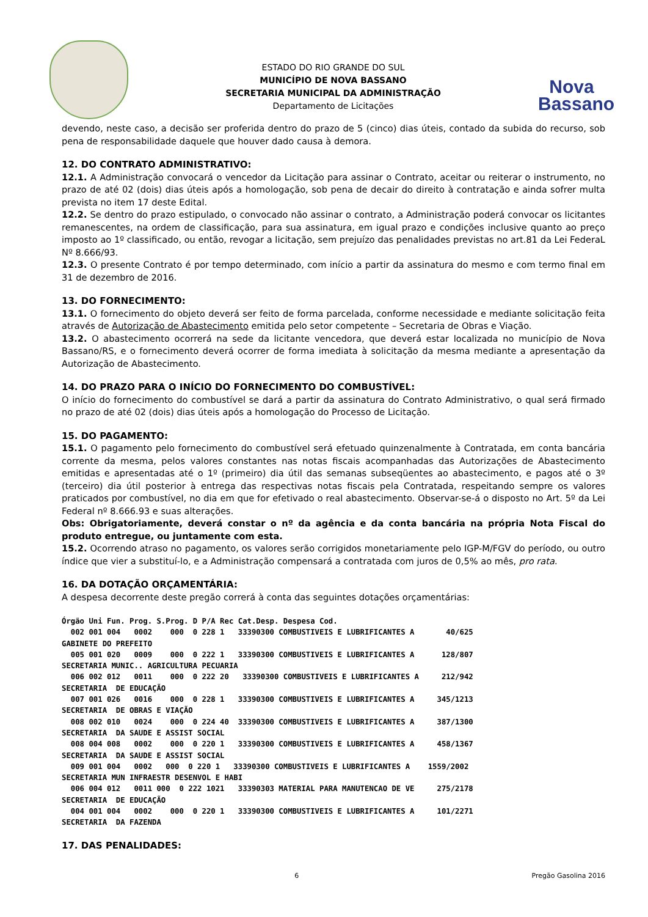ESTADO DO RIO GRANDE DO SUL
MUNICÍPIO DE NOVA BASSANO
SECRETARIA MUNICIPAL DA ADMINISTRAÇÃO
Departamento de Licitações
Nova
Bassano
devendo, neste caso, a decisão ser proferida dentro do prazo de 5 (cinco) dias úteis, contado da subida do recurso, sob pena de responsabilidade daquele que houver dado causa à demora.
12. DO CONTRATO ADMINISTRATIVO:
12.1. A Administração convocará o vencedor da Licitação para assinar o Contrato, aceitar ou reiterar o instrumento, no prazo de até 02 (dois) dias úteis após a homologação, sob pena de decair do direito à contratação e ainda sofrer multa prevista no item 17 deste Edital.
12.2. Se dentro do prazo estipulado, o convocado não assinar o contrato, a Administração poderá convocar os licitantes remanescentes, na ordem de classificação, para sua assinatura, em igual prazo e condições inclusive quanto ao preço imposto ao 1º classificado, ou então, revogar a licitação, sem prejuízo das penalidades previstas no art.81 da Lei FederaL Nº 8.666/93.
12.3. O presente Contrato é por tempo determinado, com início a partir da assinatura do mesmo e com termo final em 31 de dezembro de 2016.
13. DO FORNECIMENTO:
13.1. O fornecimento do objeto deverá ser feito de forma parcelada, conforme necessidade e mediante solicitação feita através de Autorização de Abastecimento emitida pelo setor competente – Secretaria de Obras e Viação.
13.2. O abastecimento ocorrerá na sede da licitante vencedora, que deverá estar localizada no município de Nova Bassano/RS, e o fornecimento deverá ocorrer de forma imediata à solicitação da mesma mediante a apresentação da Autorização de Abastecimento.
14. DO PRAZO PARA O INÍCIO DO FORNECIMENTO DO COMBUSTÍVEL:
O início do fornecimento do combustível se dará a partir da assinatura do Contrato Administrativo, o qual será firmado no prazo de até 02 (dois) dias úteis após a homologação do Processo de Licitação.
15. DO PAGAMENTO:
15.1. O pagamento pelo fornecimento do combustível será efetuado quinzenalmente à Contratada, em conta bancária corrente da mesma, pelos valores constantes nas notas fiscais acompanhadas das Autorizações de Abastecimento emitidas e apresentadas até o 1º (primeiro) dia útil das semanas subseqüentes ao abastecimento, e pagos até o 3º (terceiro) dia útil posterior à entrega das respectivas notas fiscais pela Contratada, respeitando sempre os valores praticados por combustível, no dia em que for efetivado o real abastecimento. Observar-se-á o disposto no Art. 5º da Lei Federal nº 8.666.93 e suas alterações.
Obs: Obrigatoriamente, deverá constar o nº da agência e da conta bancária na própria Nota Fiscal do produto entregue, ou juntamente com esta.
15.2. Ocorrendo atraso no pagamento, os valores serão corrigidos monetariamente pelo IGP-M/FGV do período, ou outro índice que vier a substituí-lo, e a Administração compensará a contratada com juros de 0,5% ao mês, pro rata.
16. DA DOTAÇÃO ORÇAMENTÁRIA:
A despesa decorrente deste pregão correrá à conta das seguintes dotações orçamentárias:
Órgão Uni Fun. Prog. S.Prog. D P/A Rec Cat.Desp. Despesa Cod.
  002 001 004   0002    000  0 228 1   33390300 COMBUSTIVEIS E LUBRIFICANTES A       40/625
GABINETE DO PREFEITO
  005 001 020   0009    000  0 222 1   33390300 COMBUSTIVEIS E LUBRIFICANTES A      128/807
SECRETARIA MUNIC.. AGRICULTURA PECUARIA
  006 002 012   0011    000  0 222 20   33390300 COMBUSTIVEIS E LUBRIFICANTES A     212/942
SECRETARIA  DE EDUCAÇÃO
  007 001 026   0016    000  0 228 1   33390300 COMBUSTIVEIS E LUBRIFICANTES A     345/1213
SECRETARIA  DE OBRAS E VIAÇÃO
  008 002 010   0024    000  0 224 40  33390300 COMBUSTIVEIS E LUBRIFICANTES A     387/1300
SECRETARIA  DA SAUDE E ASSIST SOCIAL
  008 004 008   0002    000  0 220 1   33390300 COMBUSTIVEIS E LUBRIFICANTES A     458/1367
SECRETARIA  DA SAUDE E ASSIST SOCIAL
  009 001 004   0002   000  0 220 1   33390300 COMBUSTIVEIS E LUBRIFICANTES A    1559/2002
SECRETARIA MUN INFRAESTR DESENVOL E HABI
  006 004 012   0011 000  0 222 1021   33390303 MATERIAL PARA MANUTENCAO DE VE     275/2178
SECRETARIA  DE EDUCAÇÃO
  004 001 004   0002    000  0 220 1   33390300 COMBUSTIVEIS E LUBRIFICANTES A     101/2271
SECRETARIA  DA FAZENDA
17. DAS PENALIDADES:
6 Pregão Gasolina 2016